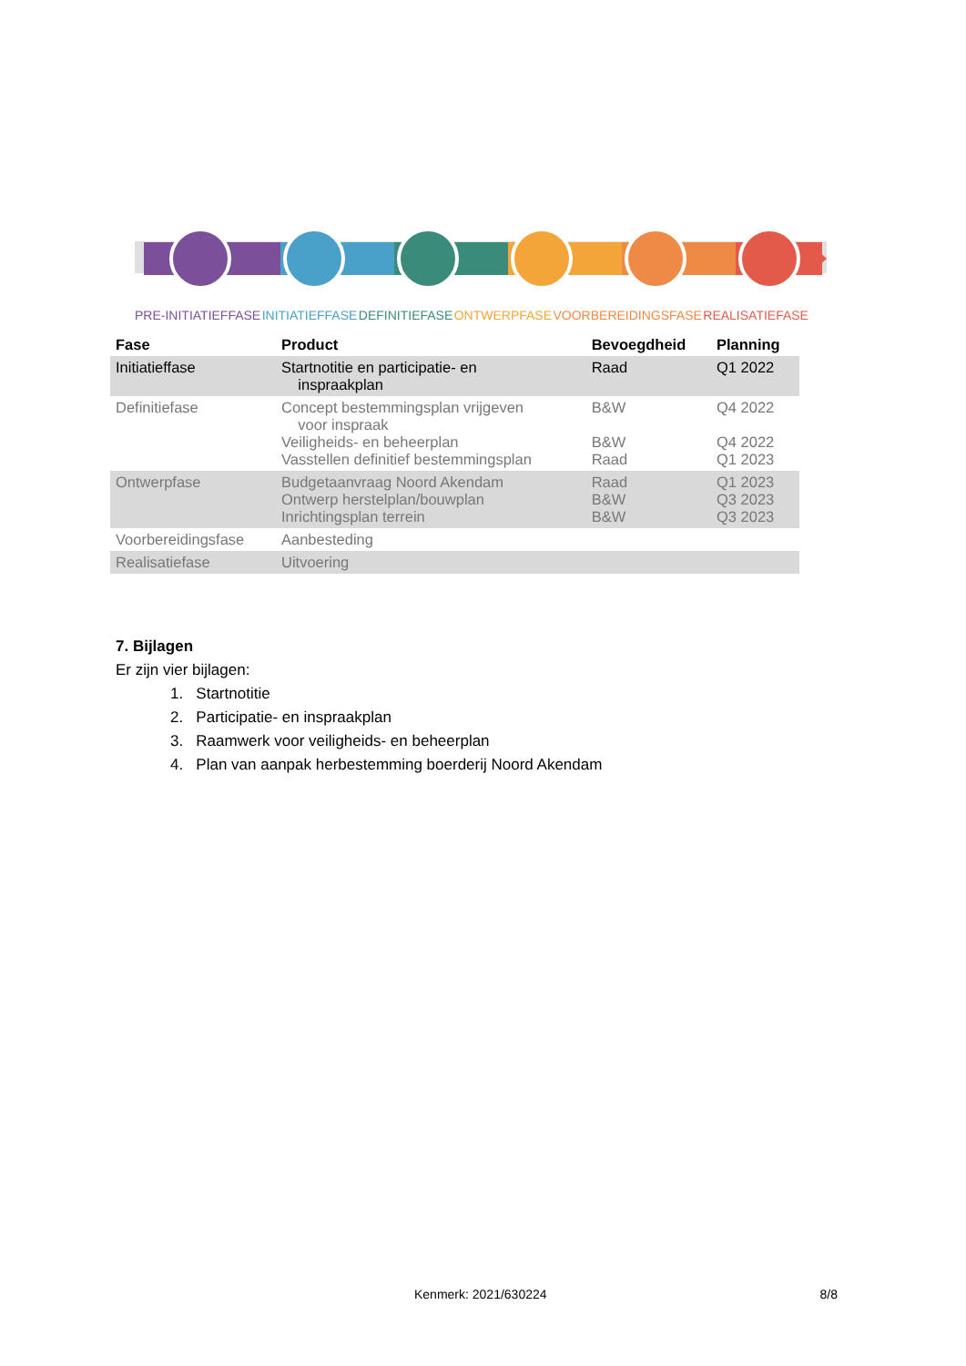PRE-INITIATIEFFASE INITIATIEFFASE DEFINITIEFASE ONTWERPFASE VOORBEREIDINGSFASE REALISATIEFASE
| Fase | Product | Bevoegdheid | Planning |
| --- | --- | --- | --- |
| Initiatieffase | Startnotitie en participatie- en inspraakplan | Raad | Q1 2022 |
| Definitiefase | Concept bestemmingsplan vrijgeven voor inspraak Veiligheids- en beheerplan Vasstellen definitief bestemmingsplan | B&W B&W Raad | Q4 2022 Q4 2022 Q1 2023 |
| Ontwerpfase | Budgetaanvraag Noord Akendam Ontwerp herstelplan/bouwplan Inrichtingsplan terrein | Raad B&W B&W | Q1 2023 Q3 2023 Q3 2023 |
| Voorbereidingsfase | Aanbesteding | | |
| Realisatiefase | Uitvoering | | |
7. Bijlagen
Er zijn vier bijlagen:
1. Startnotitie
2. Participatie- en inspraakplan
3. Raamwerk voor veiligheids- en beheerplan
4. Plan van aanpak herbestemming boerderij Noord Akendam
Kenmerk: 2021/630224 8/8